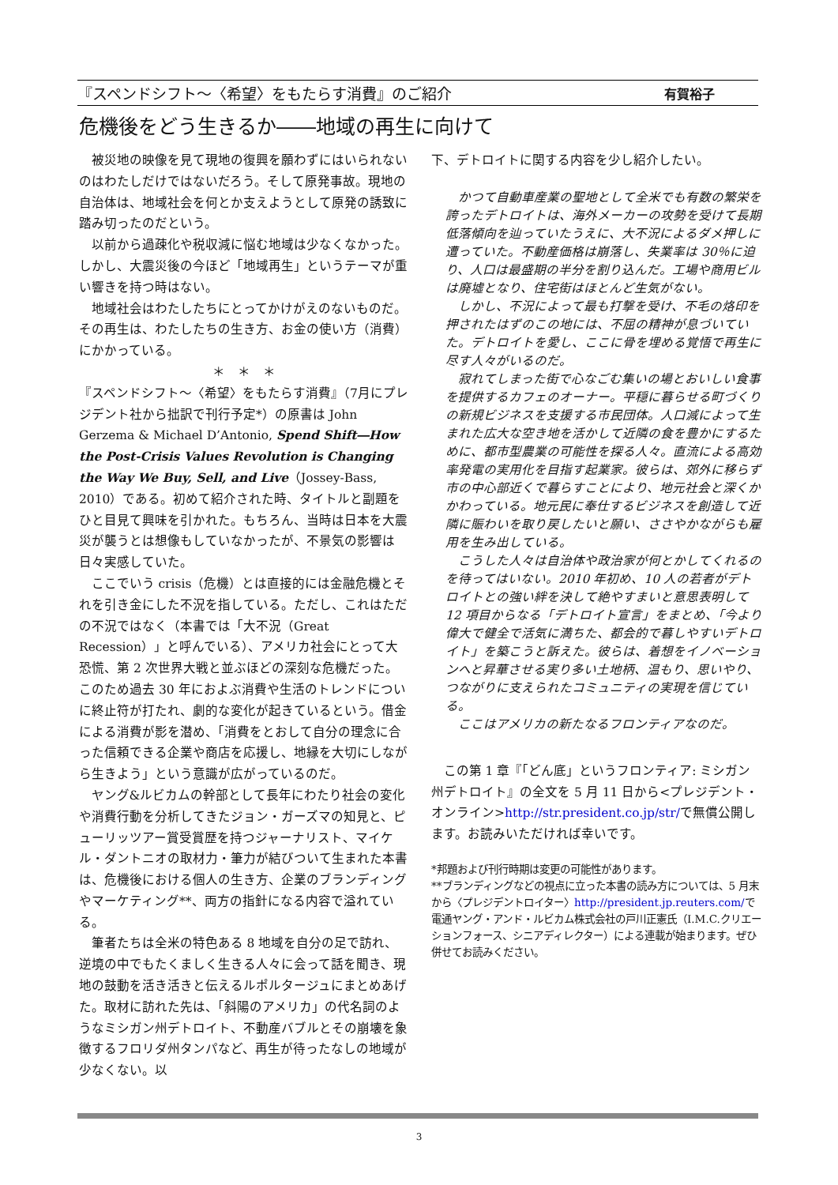『スペンドシフト～〈希望〉をもたらす消費』のご紹介 有賀裕子
危機後をどう生きるか――地域の再生に向けて
被災地の映像を見て現地の復興を願わずにはいられないのはわたしだけではないだろう。そして原発事故。現地の自治体は、地域社会を何とか支えようとして原発の誘致に踏み切ったのだという。
以前から過疎化や税収減に悩む地域は少なくなかった。しかし、大震災後の今ほど「地域再生」というテーマが重い響きを持つ時はない。
地域社会はわたしたちにとってかけがえのないものだ。その再生は、わたしたちの生き方、お金の使い方（消費）にかかっている。
＊　＊　＊
『スペンドシフト～〈希望〉をもたらす消費』（7月にプレジデント社から拙訳で刊行予定*）の原書は John Gerzema & Michael D’Antonio, Spend Shift―How the Post-Crisis Values Revolution is Changing the Way We Buy, Sell, and Live（Jossey-Bass, 2010）である。初めて紹介された時、タイトルと副題をひと目見て興味を引かれた。もちろん、当時は日本を大震災が襲うとは想像もしていなかったが、不景気の影響は日々実感していた。
ここでいう crisis（危機）とは直接的には金融危機とそれを引き金にした不況を指している。ただし、これはただの不況ではなく（本書では「大不況（Great Recession）」と呼んでいる）、アメリカ社会にとって大恐慌、第 2 次世界大戦と並ぶほどの深刻な危機だった。このため過去 30 年におよぶ消費や生活のトレンドについに終止符が打たれ、劇的な変化が起きているという。借金による消費が影を潜め、「消費をとおして自分の理念に合った信頼できる企業や商店を応援し、地縁を大切にしながら生きよう」という意識が広がっているのだ。
ヤング&ルビカムの幹部として長年にわたり社会の変化や消費行動を分析してきたジョン・ガーズマの知見と、ピューリッツアー賞受賞歴を持つジャーナリスト、マイケル・ダントニオの取材力・筆力が結びついて生まれた本書は、危機後における個人の生き方、企業のブランディングやマーケティング**、両方の指針になる内容で溢れている。
筆者たちは全米の特色ある 8 地域を自分の足で訪れ、逆境の中でもたくましく生きる人々に会って話を聞き、現地の鼓動を活き活きと伝えるルポルタージュにまとめあげた。取材に訪れた先は、「斜陽のアメリカ」の代名詞のようなミシガン州デトロイト、不動産バブルとその崩壊を象徴するフロリダ州タンパなど、再生が待ったなしの地域が少なくない。以
下、デトロイトに関する内容を少し紹介したい。
かつて自動車産業の聖地として全米でも有数の繁栄を誇ったデトロイトは、海外メーカーの攻勢を受けて長期低落傾向を辿っていたうえに、大不況によるダメ押しに遭っていた。不動産価格は崩落し、失業率は 30％に迫り、人口は最盛期の半分を割り込んだ。工場や商用ビルは廃墟となり、住宅街はほとんど生気がない。
しかし、不況によって最も打撃を受け、不毛の烙印を押されたはずのこの地には、不屈の精神が息づいていた。デトロイトを愛し、ここに骨を埋める覚悟で再生に尽す人々がいるのだ。
寂れてしまった街で心なごむ集いの場とおいしい食事を提供するカフェのオーナー。平穏に暮らせる町づくりの新規ビジネスを支援する市民団体。人口減によって生まれた広大な空き地を活かして近隣の食を豊かにするために、都市型農業の可能性を探る人々。直流による高効率発電の実用化を目指す起業家。彼らは、郊外に移らず市の中心部近くで暮らすことにより、地元社会と深くかかわっている。地元民に奉仕するビジネスを創造して近隣に賑わいを取り戻したいと願い、ささやかながらも雇用を生み出している。
こうした人々は自治体や政治家が何とかしてくれるのを待ってはいない。2010 年初め、10 人の若者がデトロイトとの強い絆を決して絶やすまいと意思表明して 12 項目からなる「デトロイト宣言」をまとめ、「今より偉大で健全で活気に満ちた、都会的で暮しやすいデトロイト」を築こうと訴えた。彼らは、着想をイノベーションへと昇華させる実り多い土地柄、温もり、思いやり、つながりに支えられたコミュニティの実現を信じている。
ここはアメリカの新たなるフロンティアなのだ。
この第 1 章『「どん底」というフロンティア: ミシガン州デトロイト』の全文を 5 月 11 日から<プレジデント・オンライン>http://str.president.co.jp/str/で無償公開します。お読みいただければ幸いです。
*邦題および刊行時期は変更の可能性があります。
**ブランディングなどの視点に立った本書の読み方については、5 月末から〈プレジデントロイター〉http://president.jp.reuters.com/で電通ヤング・アンド・ルビカム株式会社の戸川正憲氏（I.M.C.クリエーションフォース、シニアディレクター）による連載が始まります。ぜひ併せてお読みください。
3